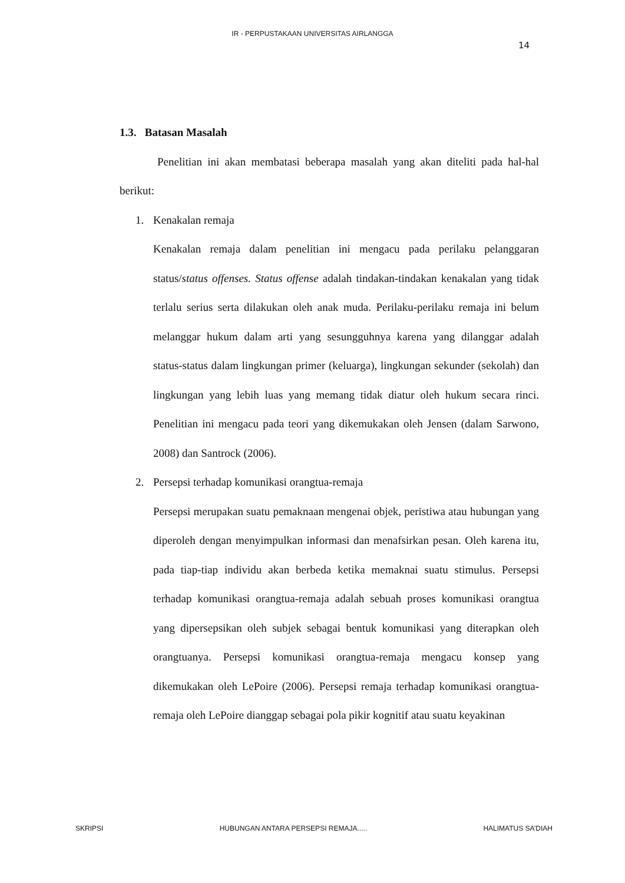IR - PERPUSTAKAAN UNIVERSITAS AIRLANGGA
14
1.3. Batasan Masalah
Penelitian ini akan membatasi beberapa masalah yang akan diteliti pada hal-hal berikut:
1. Kenakalan remaja
Kenakalan remaja dalam penelitian ini mengacu pada perilaku pelanggaran status/status offenses. Status offense adalah tindakan-tindakan kenakalan yang tidak terlalu serius serta dilakukan oleh anak muda. Perilaku-perilaku remaja ini belum melanggar hukum dalam arti yang sesungguhnya karena yang dilanggar adalah status-status dalam lingkungan primer (keluarga), lingkungan sekunder (sekolah) dan lingkungan yang lebih luas yang memang tidak diatur oleh hukum secara rinci. Penelitian ini mengacu pada teori yang dikemukakan oleh Jensen (dalam Sarwono, 2008) dan Santrock (2006).
2. Persepsi terhadap komunikasi orangtua-remaja
Persepsi merupakan suatu pemaknaan mengenai objek, peristiwa atau hubungan yang diperoleh dengan menyimpulkan informasi dan menafsirkan pesan. Oleh karena itu, pada tiap-tiap individu akan berbeda ketika memaknai suatu stimulus. Persepsi terhadap komunikasi orangtua-remaja adalah sebuah proses komunikasi orangtua yang dipersepsikan oleh subjek sebagai bentuk komunikasi yang diterapkan oleh orangtuanya. Persepsi komunikasi orangtua-remaja mengacu konsep yang dikemukakan oleh LePoire (2006). Persepsi remaja terhadap komunikasi orangtua-remaja oleh LePoire dianggap sebagai pola pikir kognitif atau suatu keyakinan
SKRIPSI HUBUNGAN ANTARA PERSEPSI REMAJA..... HALIMATUS SA’DIAH